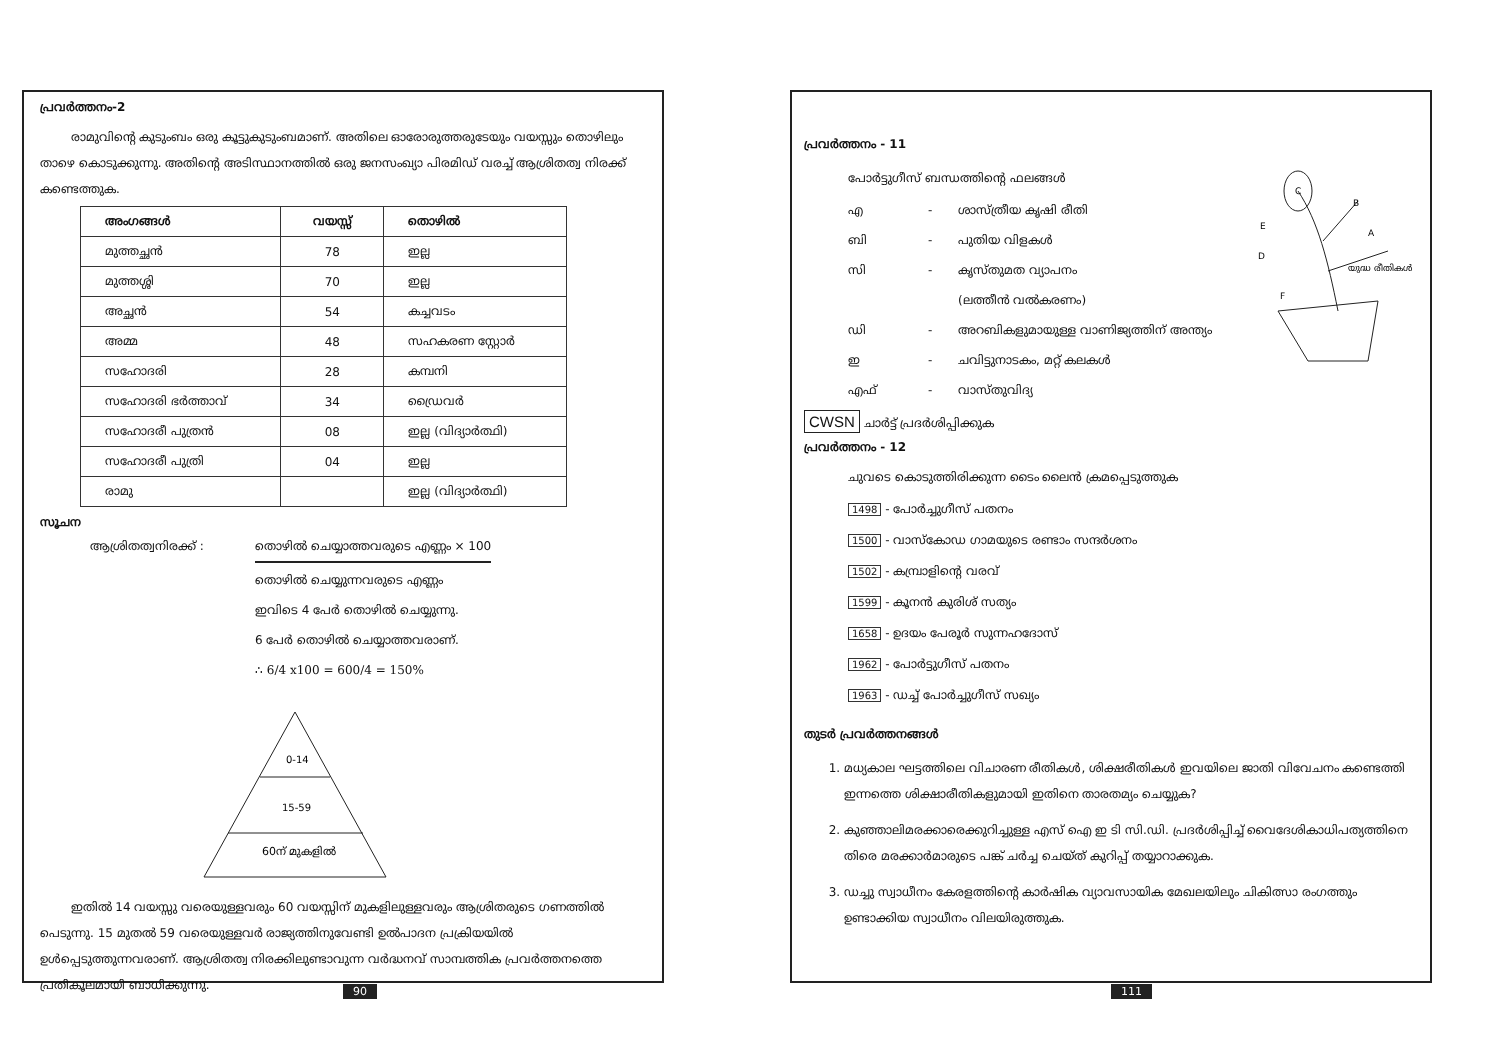പ്രവർത്തനം-2
രാമുവിന്റെ കുടുംബം ഒരു കൂട്ടുകുടുംബമാണ്. അതിലെ ഓരോരുത്തരുടേയും വയസ്സും തൊഴിലും താഴെ കൊടുക്കുന്നു. അതിന്റെ അടിസ്ഥാനത്തിൽ ഒരു ജനസംഖ്യാ പിരമിഡ് വരച്ച് ആശ്രിതത്വ നിരക്ക് കണ്ടെത്തുക.
| അംഗങ്ങൾ | വയസ്സ് | തൊഴിൽ |
| --- | --- | --- |
| മുത്തച്ഛൻ | 78 | ഇല്ല |
| മുത്തശ്ശി | 70 | ഇല്ല |
| അച്ഛൻ | 54 | കച്ചവടം |
| അമ്മ | 48 | സഹകരണ സ്റ്റോർ |
| സഹോദരി | 28 | കമ്പനി |
| സഹോദരി ഭർത്താവ് | 34 | ഡ്രൈവർ |
| സഹോദരീ പുത്രൻ | 08 | ഇല്ല (വിദ്യാർത്ഥി) |
| സഹോദരീ പുത്രി | 04 | ഇല്ല |
| രാമു | | ഇല്ല (വിദ്യാർത്ഥി) |
സൂചന
ആശ്രിതത്വനിരക്ക് : തൊഴിൽ ചെയ്യാത്തവരുടെ എണ്ണം × 100
തൊഴിൽ ചെയ്യുന്നവരുടെ എണ്ണം
ഇവിടെ 4 പേർ തൊഴിൽ ചെയ്യുന്നു.
6 പേർ തൊഴിൽ ചെയ്യാത്തവരാണ്.
∴ 6/4 x100 = 600/4 = 150%
0-14
15-59
60ന് മുകളിൽ
ഇതിൽ 14 വയസ്സു വരെയുള്ളവരും 60 വയസ്സിന് മുകളിലുള്ളവരും ആശ്രിതരുടെ ഗണത്തിൽ പെടുന്നു. 15 മുതൽ 59 വരെയുള്ളവർ രാജ്യത്തിനുവേണ്ടി ഉൽപാദന പ്രക്രിയയിൽ ഉൾപ്പെടുത്തുന്നവരാണ്. ആശ്രിതത്വ നിരക്കിലുണ്ടാവുന്ന വർദ്ധനവ് സാമ്പത്തിക പ്രവർത്തനത്തെ പ്രതികൂലമായി ബാധിക്കുന്നു.
90
പ്രവർത്തനം - 11
പോർട്ടുഗീസ് ബന്ധത്തിന്റെ ഫലങ്ങൾ
എ - ശാസ്ത്രീയ കൃഷി രീതി
ബി - പുതിയ വിളകൾ
സി - കൃസ്തുമത വ്യാപനം
(ലത്തീൻ വൽകരണം)
ഡി - അറബികളുമായുള്ള വാണിജ്യത്തിന് അന്ത്യം
ഇ - ചവിട്ടുനാടകം, മറ്റ് കലകൾ
എഫ് - വാസ്തുവിദ്യ
C
B
E
A
D
F
യുദ്ധ രീതികൾ
CWSN ചാർട്ട് പ്രദർശിപ്പിക്കുക
പ്രവർത്തനം - 12
ചുവടെ കൊടുത്തിരിക്കുന്ന ടൈം ലൈൻ ക്രമപ്പെടുത്തുക
1498 - പോർച്ചുഗീസ് പതനം
1500 - വാസ്കോഡ ഗാമയുടെ രണ്ടാം സന്ദർശനം
1502 - കമ്പ്രാളിന്റെ വരവ്
1599 - കൂനൻ കുരിശ് സത്യം
1658 - ഉദയം പേരൂർ സുന്നഹദോസ്
1962 - പോർട്ടുഗീസ് പതനം
1963 - ഡച്ച് പോർച്ചുഗീസ് സഖ്യം
തുടർ പ്രവർത്തനങ്ങൾ
1. മധ്യകാല ഘട്ടത്തിലെ വിചാരണ രീതികൾ, ശിക്ഷരീതികൾ ഇവയിലെ ജാതി വിവേചനം കണ്ടെത്തി ഇന്നത്തെ ശിക്ഷാരീതികളുമായി ഇതിനെ താരതമ്യം ചെയ്യുക?
2. കുഞ്ഞാലിമരക്കാരെക്കുറിച്ചുള്ള എസ് ഐ ഇ ടി സി.ഡി. പ്രദർശിപ്പിച്ച് വൈദേശികാധിപത്യത്തിനെ തിരെ മരക്കാർമാരുടെ പങ്ക് ചർച്ച ചെയ്ത് കുറിപ്പ് തയ്യാറാക്കുക.
3. ഡച്ചു സ്വാധീനം കേരളത്തിന്റെ കാർഷിക വ്യാവസായിക മേഖലയിലും ചികിത്സാ രംഗത്തും ഉണ്ടാക്കിയ സ്വാധീനം വിലയിരുത്തുക.
111